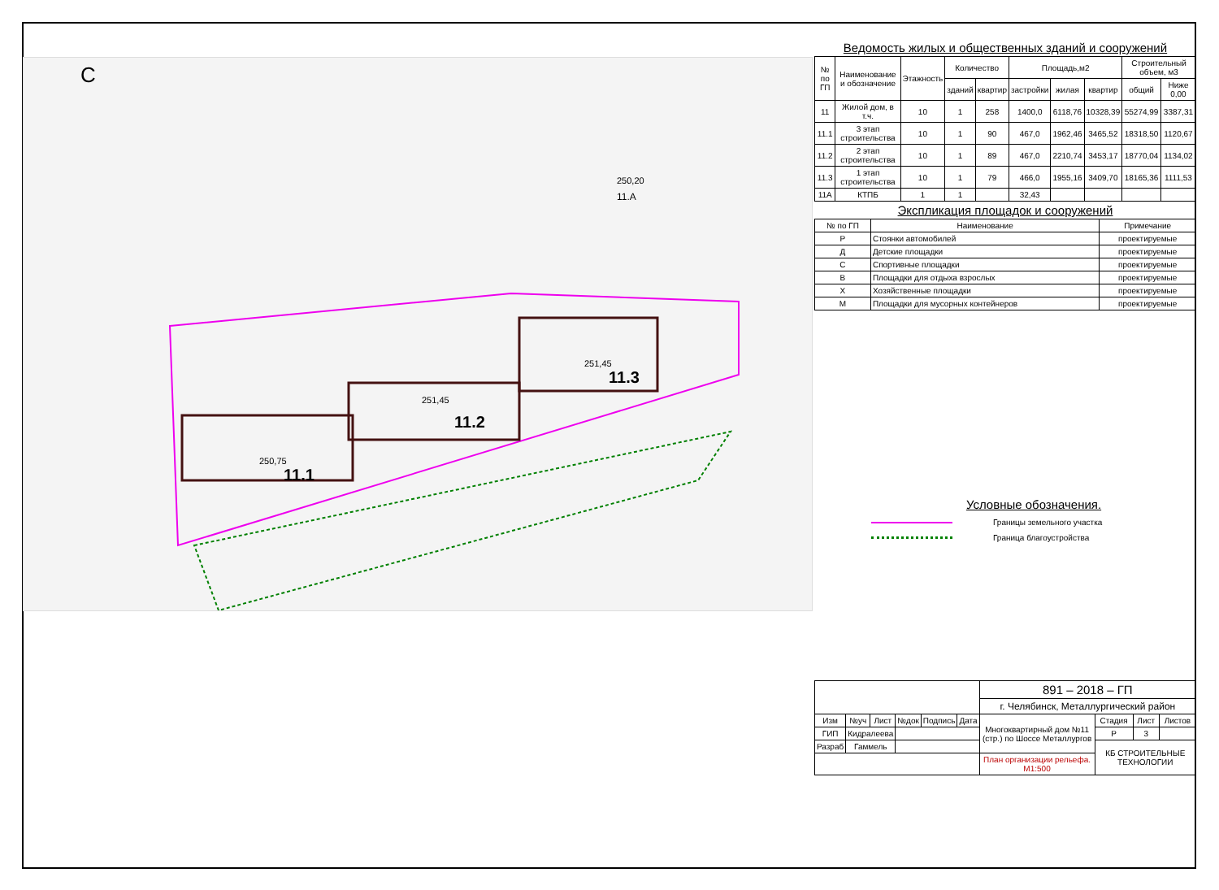С
11.1
11.2
11.3
11.А
250,75
251,45
251,45
250,20
Ведомость жилых и общественных зданий и сооружений
| № по ГП | Наименование и обозначение | Этажность | Количество | | Площадь,м2 | | | Строительный объем, м3 | |
| --- | --- | --- | --- | --- | --- | --- | --- | --- | --- |
| | | | зданий | квартир | застройки | жилая | квартир | общий | Ниже 0,00 |
| 11 | Жилой дом, в т.ч. | 10 | 1 | 258 | 1400,0 | 6118,76 | 10328,39 | 55274,99 | 3387,31 |
| 11.1 | 3 этап строительства | 10 | 1 | 90 | 467,0 | 1962,46 | 3465,52 | 18318,50 | 1120,67 |
| 11.2 | 2 этап строительства | 10 | 1 | 89 | 467,0 | 2210,74 | 3453,17 | 18770,04 | 1134,02 |
| 11.3 | 1 этап строительства | 10 | 1 | 79 | 466,0 | 1955,16 | 3409,70 | 18165,36 | 1111,53 |
| 11А | КТПБ | 1 | 1 | | 32,43 | | | | |
Экспликация площадок и сооружений
| № по ГП | Наименование | Примечание |
| --- | --- | --- |
| Р | Стоянки автомобилей | проектируемые |
| Д | Детские площадки | проектируемые |
| С | Спортивные площадки | проектируемые |
| В | Площадки для отдыха взрослых | проектируемые |
| Х | Хозяйственные площадки | проектируемые |
| М | Площадки для мусорных контейнеров | проектируемые |
Условные обозначения.
Границы земельного участка
Граница благоустройства
| | | | | | | 891 – 2018 – ГП | | | |
| | | | | | | г. Челябинск, Металлургический район | | | |
| Изм | №уч | Лист | №док | Подпись | Дата | Многоквартирный дом №11 (стр.) по Шоссе Металлургов | Стадия | Лист | Листов |
| ГИП | Кидралеева | | | | | | Р | 3 | |
| Разраб | Гаммель | | | | | | КБ СТРОИТЕЛЬНЫЕ ТЕХНОЛОГИИ | | |
| | | | | | | План организации рельефа. М1:500 | | | |